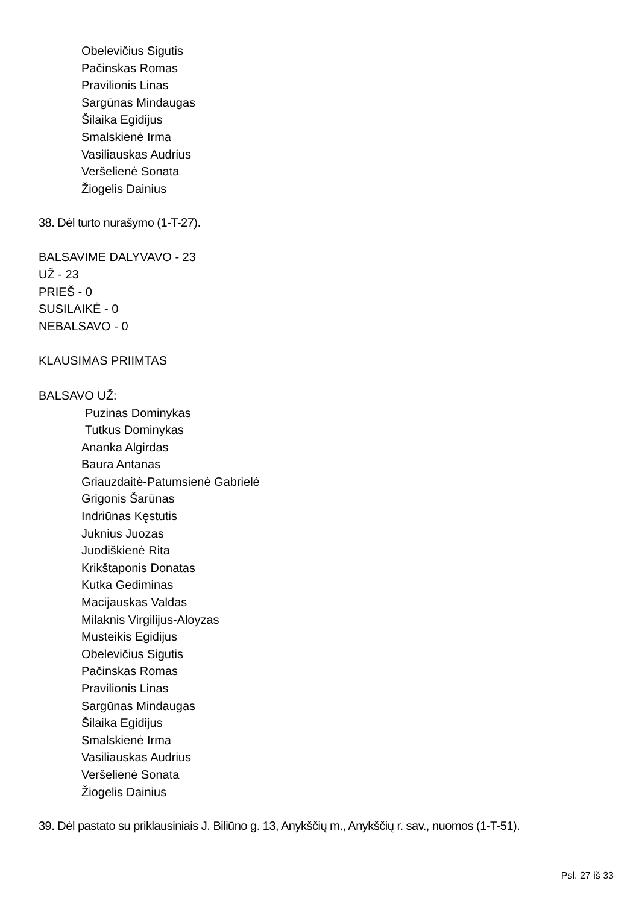Obelevičius Sigutis
Pačinskas Romas
Pravilionis Linas
Sargūnas Mindaugas
Šilaika Egidijus
Smalskienė Irma
Vasiliauskas Audrius
Veršelienė Sonata
Žiogelis Dainius
38. Dėl turto nurašymo (1-T-27).
BALSAVIME DALYVAVO - 23
UŽ - 23
PRIEŠ - 0
SUSILAIKĖ - 0
NEBALSAVO - 0
KLAUSIMAS PRIIMTAS
BALSAVO UŽ:
Puzinas Dominykas
Tutkus Dominykas
Ananka Algirdas
Baura Antanas
Griauzdaitė-Patumsienė Gabrielė
Grigonis Šarūnas
Indriūnas Kęstutis
Juknius Juozas
Juodiškienė Rita
Krikštaponis Donatas
Kutka Gediminas
Macijauskas Valdas
Milaknis Virgilijus-Aloyzas
Musteikis Egidijus
Obelevičius Sigutis
Pačinskas Romas
Pravilionis Linas
Sargūnas Mindaugas
Šilaika Egidijus
Smalskienė Irma
Vasiliauskas Audrius
Veršelienė Sonata
Žiogelis Dainius
39. Dėl pastato su priklausiniais J. Biliūno g. 13, Anykščių m., Anykščių r. sav., nuomos (1-T-51).
Psl. 27 iš 33